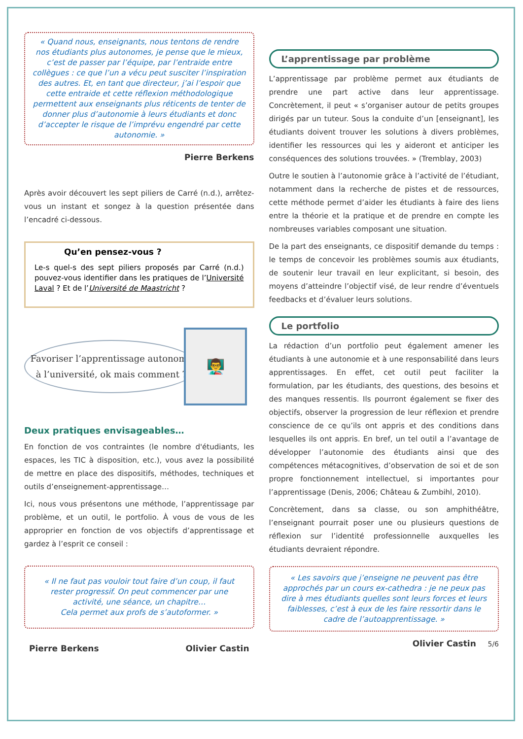« Quand nous, enseignants, nous tentons de rendre nos étudiants plus autonomes, je pense que le mieux, c’est de passer par l’équipe, par l’entraide entre collègues : ce que l’un a vécu peut susciter l’inspiration des autres. Et, en tant que directeur, j’ai l’espoir que cette entraide et cette réflexion méthodologique permettent aux enseignants plus réticents de tenter de donner plus d’autonomie à leurs étudiants et donc d’accepter le risque de l’imprévu engendré par cette autonomie. »
Pierre Berkens
Après avoir découvert les sept piliers de Carré (n.d.), arrêtez-vous un instant et songez à la question présentée dans l’encadré ci-dessous.
Qu’en pensez-vous ?
Le-s quel-s des sept piliers proposés par Carré (n.d.) pouvez-vous identifier dans les pratiques de l’Université Laval ? Et de l’Université de Maastricht ?
Favoriser l’apprentissage autonome à l’université, ok mais comment ?
👨‍🏫
Deux pratiques envisageables…
En fonction de vos contraintes (le nombre d'étudiants, les espaces, les TIC à disposition, etc.), vous avez la possibilité de mettre en place des dispositifs, méthodes, techniques et outils d’enseignement-apprentissage…
Ici, nous vous présentons une méthode, l’apprentissage par problème, et un outil, le portfolio. À vous de vous de les approprier en fonction de vos objectifs d’apprentissage et gardez à l’esprit ce conseil :
« Il ne faut pas vouloir tout faire d’un coup, il faut rester progressif. On peut commencer par une activité, une séance, un chapitre…
Cela permet aux profs de s’autoformer. »
Pierre Berkens Olivier Castin
L’apprentissage par problème
L’apprentissage par problème permet aux étudiants de prendre une part active dans leur apprentissage. Concrètement, il peut « s’organiser autour de petits groupes dirigés par un tuteur. Sous la conduite d’un [enseignant], les étudiants doivent trouver les solutions à divers problèmes, identifier les ressources qui les y aideront et anticiper les conséquences des solutions trouvées. » (Tremblay, 2003)
Outre le soutien à l’autonomie grâce à l’activité de l’étudiant, notamment dans la recherche de pistes et de ressources, cette méthode permet d’aider les étudiants à faire des liens entre la théorie et la pratique et de prendre en compte les nombreuses variables composant une situation.
De la part des enseignants, ce dispositif demande du temps : le temps de concevoir les problèmes soumis aux étudiants, de soutenir leur travail en leur explicitant, si besoin, des moyens d’atteindre l’objectif visé, de leur rendre d’éventuels feedbacks et d’évaluer leurs solutions.
Le portfolio
La rédaction d’un portfolio peut également amener les étudiants à une autonomie et à une responsabilité dans leurs apprentissages. En effet, cet outil peut faciliter la formulation, par les étudiants, des questions, des besoins et des manques ressentis. Ils pourront également se fixer des objectifs, observer la progression de leur réflexion et prendre conscience de ce qu’ils ont appris et des conditions dans lesquelles ils ont appris. En bref, un tel outil a l’avantage de développer l’autonomie des étudiants ainsi que des compétences métacognitives, d’observation de soi et de son propre fonctionnement intellectuel, si importantes pour l’apprentissage (Denis, 2006; Château & Zumbihl, 2010).
Concrètement, dans sa classe, ou son amphithéâtre, l’enseignant pourrait poser une ou plusieurs questions de réflexion sur l’identité professionnelle auxquelles les étudiants devraient répondre.
« Les savoirs que j’enseigne ne peuvent pas être approchés par un cours ex-cathedra : je ne peux pas dire à mes étudiants quelles sont leurs forces et leurs faiblesses, c’est à eux de les faire ressortir dans le cadre de l’autoapprentissage. »
Olivier Castin 5/6